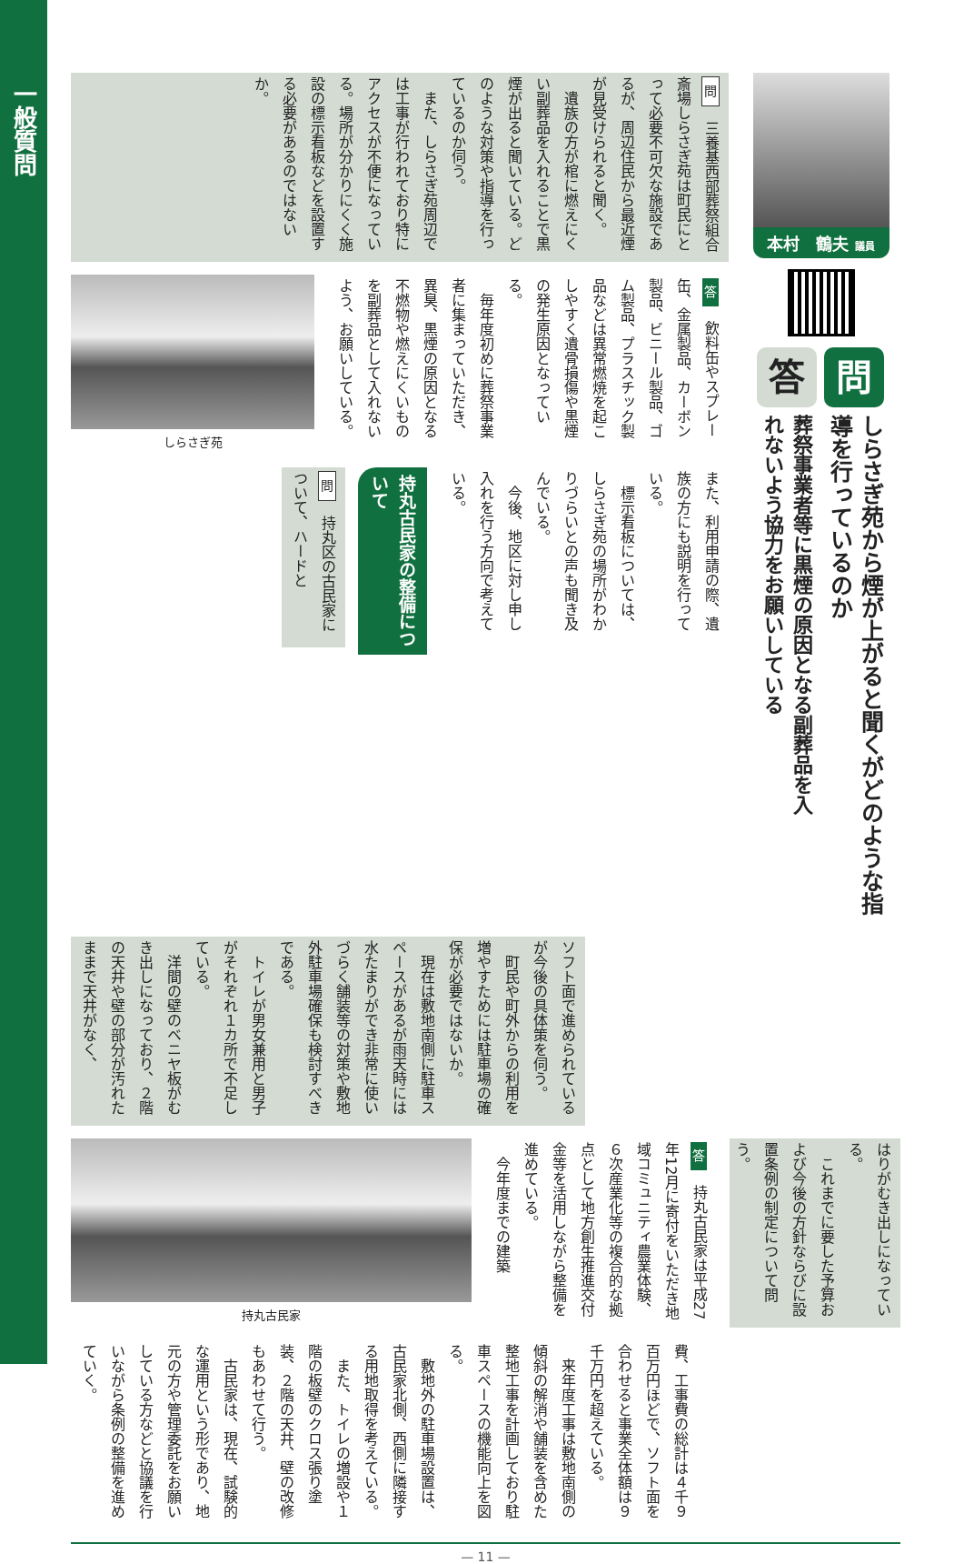一般質問
本村　鶴夫 議員
問
しらさぎ苑から煙が上がると聞くがどのような指導を行っているのか
答
葬祭事業者等に黒煙の原因となる副葬品を入れないよう協力をお願いしている
問　三養基西部葬祭組合斎場しらさぎ苑は町民にとって必要不可欠な施設であるが、周辺住民から最近煙が見受けられると聞く。
　遺族の方が棺に燃えにくい副葬品を入れることで黒煙が出ると聞いている。どのような対策や指導を行っているのか伺う。
　また、しらさぎ苑周辺では工事が行われており特にアクセスが不便になっている。場所が分かりにくく施設の標示看板などを設置する必要があるのではないか。
答　飲料缶やスプレー缶、金属製品、カーボン製品、ビニール製品、ゴム製品、プラスチック製品などは異常燃焼を起こしやすく遺骨損傷や黒煙の発生原因となっている。
　毎年度初めに葬祭事業者に集まっていただき、異臭、黒煙の原因となる不燃物や燃えにくいものを副葬品として入れないよう、お願いしている。
しらさぎ苑
また、利用申請の際、遺族の方にも説明を行っている。
　標示看板については、しらさぎ苑の場所がわかりづらいとの声も聞き及んでいる。
　今後、地区に対し申し入れを行う方向で考えている。
持丸古民家の整備について
問　持丸区の古民家について、ハードと
ソフト面で進められているが今後の具体策を伺う。
　町民や町外からの利用を増やすためには駐車場の確保が必要ではないか。
　現在は敷地南側に駐車スペースがあるが雨天時には水たまりができ非常に使いづらく舗装等の対策や敷地外駐車場確保も検討すべきである。
　トイレが男女兼用と男子がそれぞれ１カ所で不足している。
　洋間の壁のベニヤ板がむき出しになっており、２階の天井や壁の部分が汚れたままで天井がなく、
はりがむき出しになっている。
　これまでに要した予算および今後の方針ならびに設置条例の制定について問う。
答　持丸古民家は平成27年12月に寄付をいただき地域コミュニティ農業体験、６次産業化等の複合的な拠点として地方創生推進交付金等を活用しながら整備を進めている。
　今年度までの建築
持丸古民家
費、工事費の総計は４千９百万円ほどで、ソフト面を合わせると事業全体額は９千万円を超えている。
　来年度工事は敷地南側の傾斜の解消や舗装を含めた整地工事を計画しており駐車スペースの機能向上を図る。
　敷地外の駐車場設置は、古民家北側、西側に隣接する用地取得を考えている。
　また、トイレの増設や１階の板壁のクロス張り塗装、２階の天井、壁の改修もあわせて行う。
　古民家は、現在、試験的な運用という形であり、地元の方や管理委託をお願いしている方などと協議を行いながら条例の整備を進めていく。
— 11 —